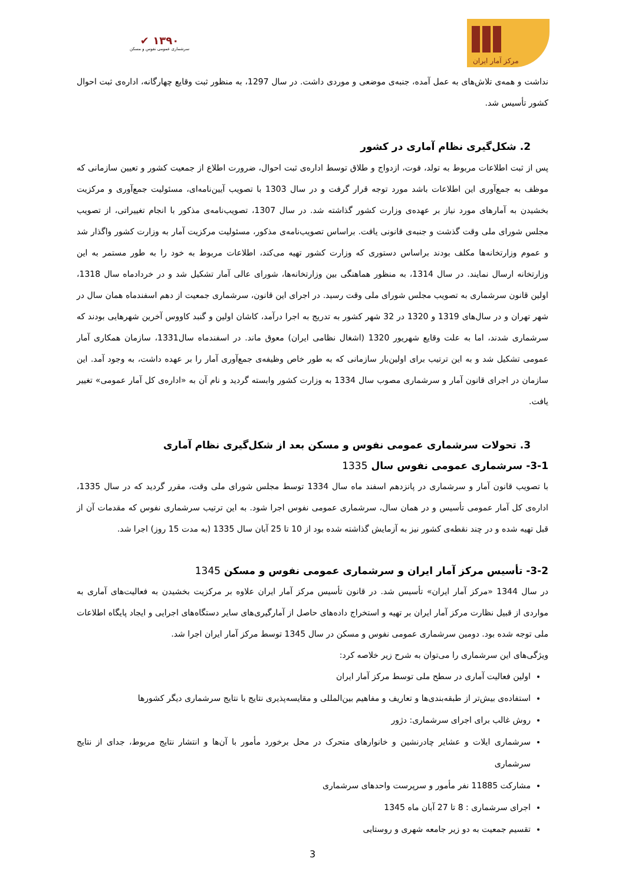✔ ۱۳۹۰
سرشماری عمومی نفوس و مسکن
مرکز آمار ایران
نداشت و همه‌ی تلاش‌های به عمل آمده، جنبه‌ی موضعی و موردی داشت. در سال 1297، به منظور ثبت وقایع چهارگانه، اداره‌ی ثبت احوال کشور تأسیس شد.
2. شکل‌گیری نظام آماری در کشور
پس از ثبت اطلاعات مربوط به تولد، فوت، ازدواج و طلاق توسط اداره‌ی ثبت احوال، ضرورت اطلاع از جمعیت کشور و تعیین سازمانی که موظف به جمع‌آوری این اطلاعات باشد مورد توجه قرار گرفت و در سال 1303 با تصویب آیین‌نامه‌ای، مسئولیت جمع‌آوری و مرکزیت بخشیدن به آمارهای مورد نیاز بر عهده‌ی وزارت کشور گذاشته شد. در سال 1307، تصویب‌نامه‌ی مذکور با انجام تغییراتی، از تصویب مجلس شورای ملی وقت گذشت و جنبه‌ی قانونی یافت. براساس تصویب‌نامه‌ی مذکور، مسئولیت مرکزیت آمار به وزارت کشور واگذار شد و عموم وزارتخانه‌ها مکلف بودند براساس دستوری که وزارت کشور تهیه می‌کند، اطلاعات مربوط به خود را به طور مستمر به این وزارتخانه ارسال نمایند. در سال 1314، به منظور هماهنگی بین وزارتخانه‌ها، شورای عالی آمار تشکیل شد و در خردادماه سال 1318، اولین قانون سرشماری به تصویب مجلس شورای ملی وقت رسید. در اجرای این قانون، سرشماری جمعیت از دهم اسفندماه همان سال در شهر تهران و در سال‌های 1319 و 1320 در 32 شهر کشور به تدریج به اجرا درآمد، کاشان اولین و گنبد کاووس آخرین شهرهایی بودند که سرشماری شدند، اما به علت وقایع شهریور 1320 (اشغال نظامی ایران) معوق ماند. در اسفندماه سال1331، سازمان همکاری آمار عمومی تشکیل شد و به این ترتیب برای اولین‌بار سازمانی که به طور خاص وظیفه‌ی جمع‌آوری آمار را بر عهده داشت، به وجود آمد. این سازمان در اجرای قانون آمار و سرشماری مصوب سال 1334 به وزارت کشور وابسته گردید و نام آن به «اداره‌ی کل آمار عمومی» تغییر یافت.
3. تحولات سرشماری عمومی نفوس و مسکن بعد از شکل‌گیری نظام آماری
3-1- سرشماری عمومی نفوس سال 1335
با تصویب قانون آمار و سرشماری در پانزدهم اسفند ماه سال 1334 توسط مجلس شورای ملی وقت، مقرر گردید که در سال 1335، اداره‌ی کل آمار عمومی تأسیس و در همان سال، سرشماری عمومی نفوس اجرا شود. به این ترتیب سرشماری نفوس که مقدمات آن از قبل تهیه شده و در چند نقطه‌ی کشور نیز به آزمایش گذاشته شده بود از 10 تا 25 آبان سال 1335 (به مدت 15 روز) اجرا شد.
3-2- تأسیس مرکز آمار ایران و سرشماری عمومی نفوس و مسکن 1345
در سال 1344 «مرکز آمار ایران» تأسیس شد. در قانون تأسیس مرکز آمار ایران علاوه بر مرکزیت بخشیدن به فعالیت‌های آماری به مواردی از قبیل نظارت مرکز آمار ایران بر تهیه و استخراج داده‌های حاصل از آمارگیری‌های سایر دستگاه‌های اجرایی و ایجاد پایگاه اطلاعات ملی توجه شده بود. دومین سرشماری عمومی نفوس و مسکن در سال 1345 توسط مرکز آمار ایران اجرا شد.
ویژگی‌های این سرشماری را می‌توان به شرح زیر خلاصه کرد:
اولین فعالیت آماری در سطح ملی توسط مرکز آمار ایران
استفاده‌ی بیش‌تر از طبقه‌بندی‌ها و تعاریف و مفاهیم بین‌المللی و مقایسه‌پذیری نتایج با نتایج سرشماری دیگر کشورها
روش غالب برای اجرای سرشماری: دژور
سرشماری ایلات و عشایر چادرنشین و خانوارهای متحرک در محل برخورد مأمور با آن‌ها و انتشار نتایج مربوط، جدای از نتایج سرشماری
مشارکت 11885 نفر مأمور و سرپرست واحدهای سرشماری
اجرای سرشماری : 8 تا 27 آبان ماه 1345
تقسیم جمعیت به دو زیر جامعه شهری و روستایی
3